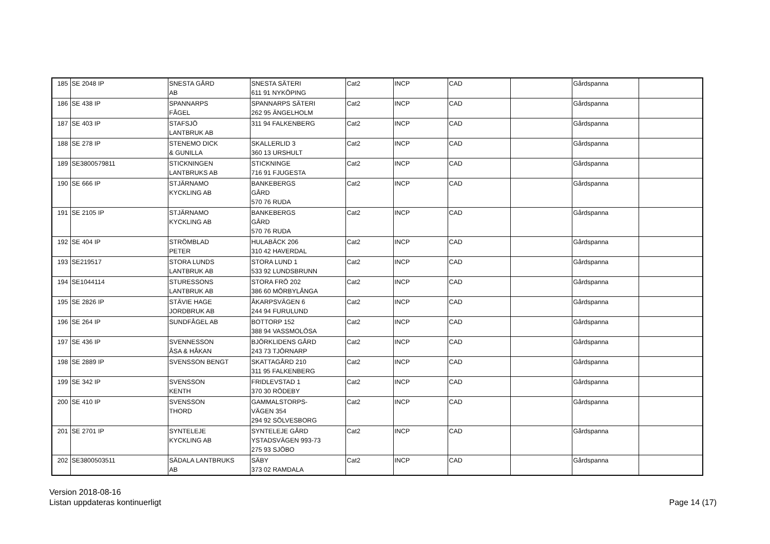| 185 | SE 2048 IP | SNESTA GÅRD AB | SNESTA SÄTERI 611 91 NYKÖPING | Cat2 | INCP | CAD | | Gårdspanna | |
| 186 | SE 438 IP | SPANNARPS FÅGEL | SPANNARPS SÄTERI 262 95 ÄNGELHOLM | Cat2 | INCP | CAD | | Gårdspanna | |
| 187 | SE 403 IP | STAFSJÖ LANTBRUK AB | 311 94 FALKENBERG | Cat2 | INCP | CAD | | Gårdspanna | |
| 188 | SE 278 IP | STENEMO DICK & GUNILLA | SKALLERLID 3 360 13 URSHULT | Cat2 | INCP | CAD | | Gårdspanna | |
| 189 | SE3800579811 | STICKNINGEN LANTBRUKS AB | STICKNINGE 716 91 FJUGESTA | Cat2 | INCP | CAD | | Gårdspanna | |
| 190 | SE 666 IP | STJÄRNAMO KYCKLING AB | BANKEBERGS GÅRD 570 76 RUDA | Cat2 | INCP | CAD | | Gårdspanna | |
| 191 | SE 2105 IP | STJÄRNAMO KYCKLING AB | BANKEBERGS GÅRD 570 76 RUDA | Cat2 | INCP | CAD | | Gårdspanna | |
| 192 | SE 404 IP | STRÖMBLAD PETER | HULABÄCK 206 310 42 HAVERDAL | Cat2 | INCP | CAD | | Gårdspanna | |
| 193 | SE219517 | STORA LUNDS LANTBRUK AB | STORA LUND 1 533 92 LUNDSBRUNN | Cat2 | INCP | CAD | | Gårdspanna | |
| 194 | SE1044114 | STURESSONS LANTBRUK AB | STORA FRÖ 202 386 60 MÖRBYLÅNGA | Cat2 | INCP | CAD | | Gårdspanna | |
| 195 | SE 2826 IP | STÄVIE HAGE JORDBRUK AB | ÅKARPSVÄGEN 6 244 94 FURULUND | Cat2 | INCP | CAD | | Gårdspanna | |
| 196 | SE 264 IP | SUNDFÅGEL AB | BOTTORP 152 388 94 VASSMOLÖSA | Cat2 | INCP | CAD | | Gårdspanna | |
| 197 | SE 436 IP | SVENNESSON ÅSA & HÅKAN | BJÖRKLIDENS GÅRD 243 73 TJÖRNARP | Cat2 | INCP | CAD | | Gårdspanna | |
| 198 | SE 2889 IP | SVENSSON BENGT | SKATTAGÅRD 210 311 95 FALKENBERG | Cat2 | INCP | CAD | | Gårdspanna | |
| 199 | SE 342 IP | SVENSSON KENTH | FRIDLEVSTAD 1 370 30 RÖDEBY | Cat2 | INCP | CAD | | Gårdspanna | |
| 200 | SE 410 IP | SVENSSON THORD | GAMMALSTORPS- VÄGEN 354 294 92 SÖLVESBORG | Cat2 | INCP | CAD | | Gårdspanna | |
| 201 | SE 2701 IP | SYNTELEJE KYCKLING AB | SYNTELEJE GÅRD YSTADSVÄGEN 993-73 275 93 SJÖBO | Cat2 | INCP | CAD | | Gårdspanna | |
| 202 | SE3800503511 | SÄDALA LANTBRUKS AB | SÄBY 373 02 RAMDALA | Cat2 | INCP | CAD | | Gårdspanna | |
Version 2018-08-16
Listan uppdateras kontinuerligt
Page 14 (17)